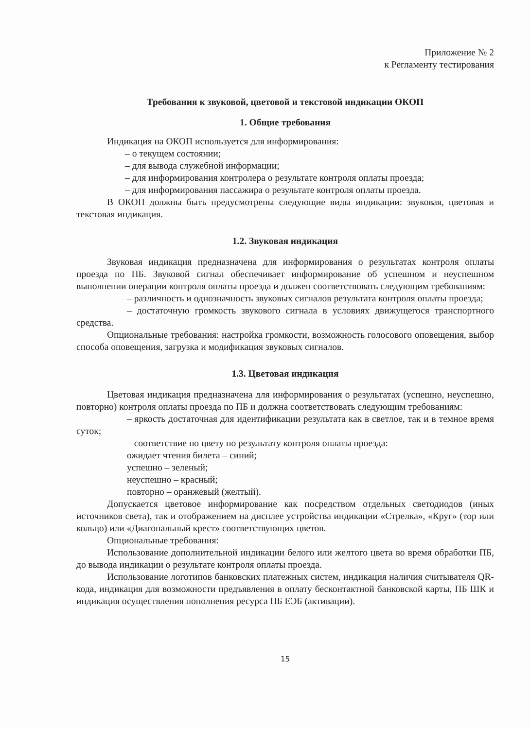Приложение № 2
к Регламенту тестирования
Требования к звуковой, цветовой и текстовой индикации ОКОП
1. Общие требования
Индикация на ОКОП используется для информирования:
– о текущем состоянии;
– для вывода служебной информации;
– для информирования контролера о результате контроля оплаты проезда;
– для информирования пассажира о результате контроля оплаты проезда.
В ОКОП должны быть предусмотрены следующие виды индикации: звуковая, цветовая и текстовая индикация.
1.2. Звуковая индикация
Звуковая индикация предназначена для информирования о результатах контроля оплаты проезда по ПБ. Звуковой сигнал обеспечивает информирование об успешном и неуспешном выполнении операции контроля оплаты проезда и должен соответствовать следующим требованиям:
– различность и однозначность звуковых сигналов результата контроля оплаты проезда;
– достаточную громкость звукового сигнала в условиях движущегося транспортного средства.
Опциональные требования: настройка громкости, возможность голосового оповещения, выбор способа оповещения, загрузка и модификация звуковых сигналов.
1.3. Цветовая индикация
Цветовая индикация предназначена для информирования о результатах (успешно, неуспешно, повторно) контроля оплаты проезда по ПБ и должна соответствовать следующим требованиям:
– яркость достаточная для идентификации результата как в светлое, так и в темное время суток;
– соответствие по цвету по результату контроля оплаты проезда:
ожидает чтения билета – синий;
успешно – зеленый;
неуспешно – красный;
повторно – оранжевый (желтый).
Допускается цветовое информирование как посредством отдельных светодиодов (иных источников света), так и отображением на дисплее устройства индикации «Стрелка», «Круг» (тор или кольцо) или «Диагональный крест» соответствующих цветов.
Опциональные требования:
Использование дополнительной индикации белого или желтого цвета во время обработки ПБ, до вывода индикации о результате контроля оплаты проезда.
Использование логотипов банковских платежных систем, индикация наличия считывателя QR-кода, индикация для возможности предъявления в оплату бесконтактной банковской карты, ПБ ШК и индикация осуществления пополнения ресурса ПБ ЕЭБ (активации).
15